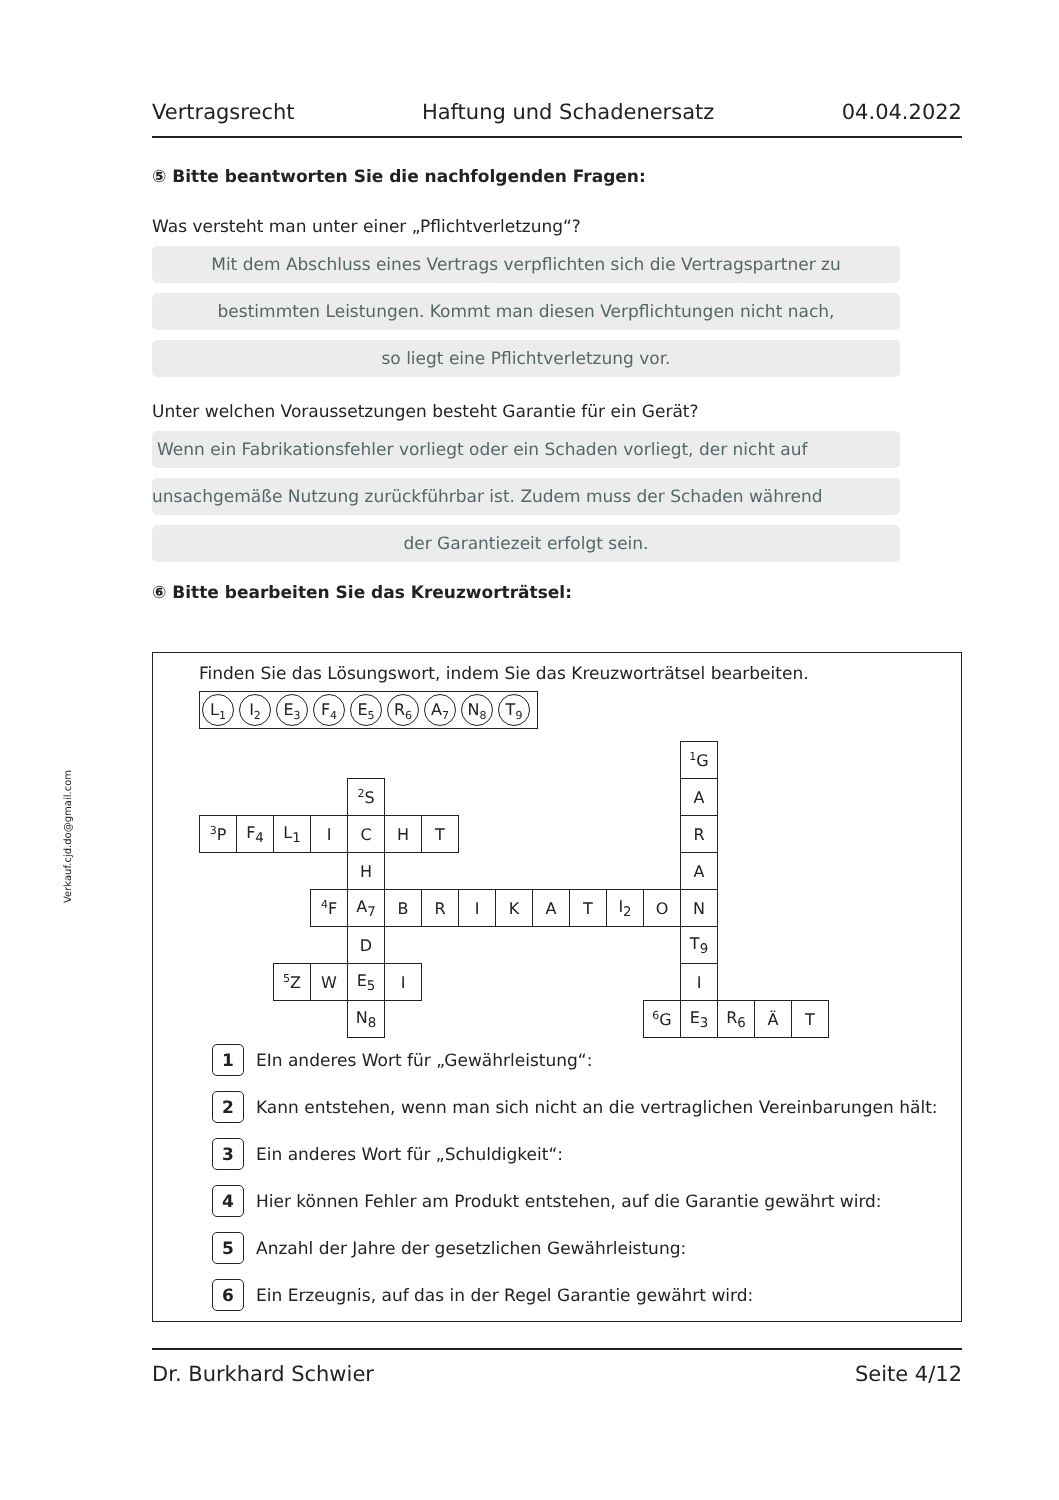Verkauf.cjd.do@gmail.com
Vertragsrecht Haftung und Schadenersatz 04.04.2022
⑤ Bitte beantworten Sie die nachfolgenden Fragen:
Was versteht man unter einer „Pflichtverletzung“?
Mit dem Abschluss eines Vertrags verpflichten sich die Vertragspartner zu
bestimmten Leistungen. Kommt man diesen Verpflichtungen nicht nach,
so liegt eine Pflichtverletzung vor.
Unter welchen Voraussetzungen besteht Garantie für ein Gerät?
Wenn ein Fabrikationsfehler vorliegt oder ein Schaden vorliegt, der nicht auf
unsachgemäße Nutzung zurückführbar ist. Zudem muss der Schaden während
der Garantiezeit erfolgt sein.
⑥ Bitte bearbeiten Sie das Kreuzworträtsel:
Finden Sie das Lösungswort, indem Sie das Kreuzworträtsel bearbeiten.
L<sub>1</sub> I<sub>2</sub> E<sub>3</sub> F<sub>4</sub> E<sub>5</sub> R<sub>6</sub> A<sub>7</sub> N<sub>8</sub> T<sub>9</sub>
| | | | | | | | | | | | | | <sup>1</sup> G | | | |
| | | | | <sup>2</sup> S | | | | | | | | | A | | | |
| <sup>3</sup> P | F<sub>4</sub> | L<sub>1</sub> | I | C | H | T | | | | | | | R | | | |
| | | | | H | | | | | | | | | A | | | |
| | | | <sup>4</sup> F | A<sub>7</sub> | B | R | I | K | A | T | I<sub>2</sub> | O | N | | | |
| | | | | D | | | | | | | | | T<sub>9</sub> | | | |
| | | <sup>5</sup> Z | W | E<sub>5</sub> | I | | | | | | | | I | | | |
| | | | | N<sub>8</sub> | | | | | | | | <sup>6</sup> G | E<sub>3</sub> | R<sub>6</sub> | Ä | T |
1 EIn anderes Wort für „Gewährleistung“:
2 Kann entstehen, wenn man sich nicht an die vertraglichen Vereinbarungen hält:
3 Ein anderes Wort für „Schuldigkeit“:
4 Hier können Fehler am Produkt entstehen, auf die Garantie gewährt wird:
5 Anzahl der Jahre der gesetzlichen Gewährleistung:
6 Ein Erzeugnis, auf das in der Regel Garantie gewährt wird:
Dr. Burkhard Schwier Seite 4/12